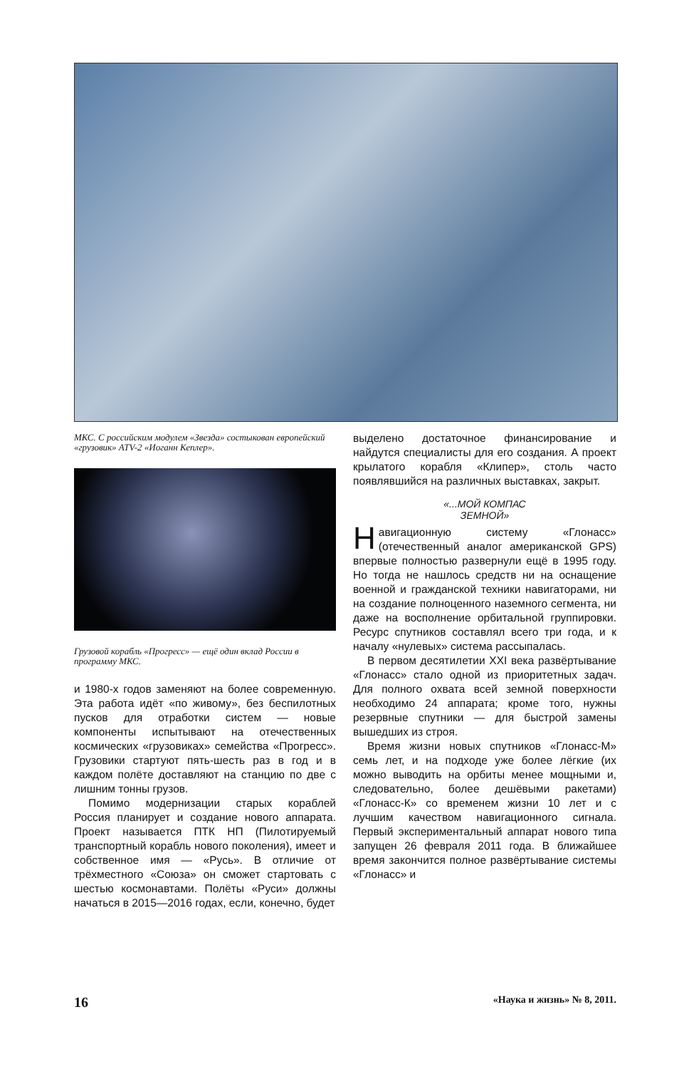МКС. С российским модулем «Звезда» состыкован европейский «грузовик» ATV-2 «Иоганн Кеплер».
Грузовой корабль «Прогресс» — ещё один вклад России в программу МКС.
и 1980-х годов заменяют на более современную. Эта работа идёт «по живому», без беспилотных пусков для отработки систем — новые компоненты испытывают на отечественных космических «грузовиках» семейства «Прогресс». Грузовики стартуют пять-шесть раз в год и в каждом полёте доставляют на станцию по две с лишним тонны грузов.
Помимо модернизации старых кораблей Россия планирует и создание нового аппарата. Проект называется ПТК НП (Пилотируемый транспортный корабль нового поколения), имеет и собственное имя — «Русь». В отличие от трёхместного «Союза» он сможет стартовать с шестью космонавтами. Полёты «Руси» должны начаться в 2015—2016 годах, если, конечно, будет
выделено достаточное финансирование и найдутся специалисты для его создания. А проект крылатого корабля «Клипер», столь часто появлявшийся на различных выставках, закрыт.
«...МОЙ КОМПАС
ЗЕМНОЙ»
Навигационную систему «Глонасс» (отечественный аналог американской GPS) впервые полностью развернули ещё в 1995 году. Но тогда не нашлось средств ни на оснащение военной и гражданской техники навигаторами, ни на создание полноценного наземного сегмента, ни даже на восполнение орбитальной группировки. Ресурс спутников составлял всего три года, и к началу «нулевых» система рассыпалась.
В первом десятилетии XXI века развёртывание «Глонасс» стало одной из приоритетных задач. Для полного охвата всей земной поверхности необходимо 24 аппарата; кроме того, нужны резервные спутники — для быстрой замены вышедших из строя.
Время жизни новых спутников «Глонасс-М» семь лет, и на подходе уже более лёгкие (их можно выводить на орбиты менее мощными и, следовательно, более дешёвыми ракетами) «Глонасс-К» со временем жизни 10 лет и с лучшим качеством навигационного сигнала. Первый экспериментальный аппарат нового типа запущен 26 февраля 2011 года. В ближайшее время закончится полное развёртывание системы «Глонасс» и
16 «Наука и жизнь» № 8, 2011.